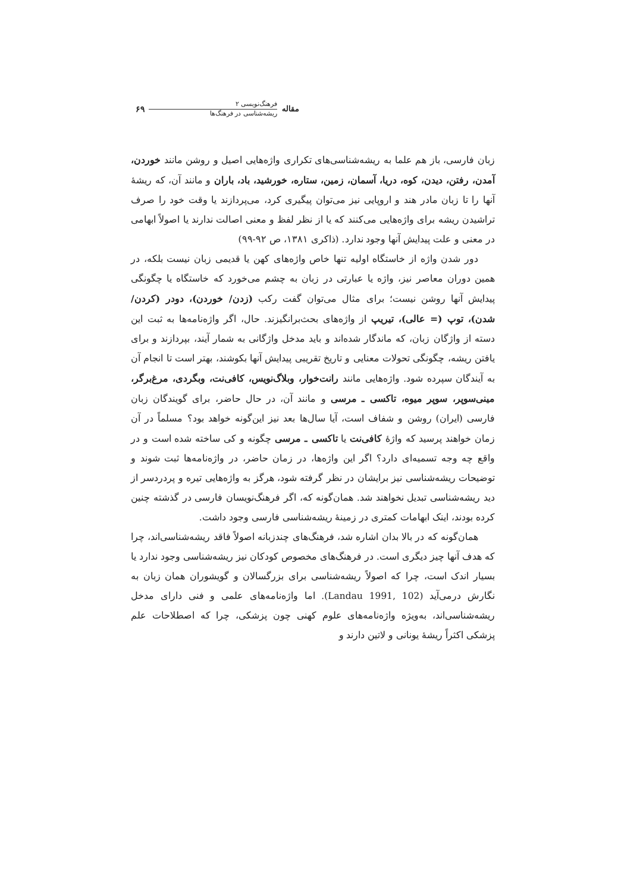مقاله
فرهنگ‌نویسی ۲
ریشه‌شناسی در فرهنگ‌ها
۶۹
زبان فارسی، باز هم علما به ریشه‌شناسی‌های تکراری واژه‌هایی اصیل و روشن مانند خوردن، آمدن، رفتن، دیدن، کوه، دریا، آسمان، زمین، ستاره، خورشید، باد، باران و مانند آن، که ریشهٔ آنها را تا زبان مادر هند و اروپایی نیز می‌توان پیگیری کرد، می‌پردازند یا وقت خود را صرف تراشیدن ریشه برای واژه‌هایی می‌کنند که یا از نظر لفظ و معنی اصالت ندارند یا اصولاً ابهامی در معنی و علت پیدایش آنها وجود ندارد. (ذاکری ۱۳۸۱، ص ۹۲-۹۹)
دور شدن واژه از خاستگاه اولیه تنها خاص واژه‌های کهن یا قدیمی زبان نیست بلکه، در همین دوران معاصر نیز، واژه یا عبارتی در زبان به چشم می‌خورد که خاستگاه یا چگونگی پیدایش آنها روشن نیست؛ برای مثال می‌توان گفت رکب (زدن/ خوردن)، دودر (کردن/ شدن)، توپ (= عالی)، تیریپ از واژه‌های بحث‌برانگیزند. حال، اگر واژه‌نامه‌ها به ثبت این دسته از واژگان زبان، که ماندگار شده‌اند و باید مدخل واژگانی به شمار آیند، بپردازند و برای یافتن ریشه، چگونگی تحولات معنایی و تاریخ تقریبی پیدایش آنها بکوشند، بهتر است تا انجام آن به آیندگان سپرده شود. واژه‌هایی مانند رانت‌خوار، وبلاگ‌نویس، کافی‌نت، وبگردی، مرغ‌برگر، مینی‌سوپر، سوپر میوه، تاکسی ـ مرسی و مانند آن، در حال حاضر، برای گویندگان زبان فارسی (ایران) روشن و شفاف است، آیا سال‌ها بعد نیز این‌گونه خواهد بود؟ مسلماً در آن زمان خواهند پرسید که واژهٔ کافی‌نت یا تاکسی ـ مرسی چگونه و کی ساخته شده است و در واقع چه وجه تسمیه‌ای دارد؟ اگر این واژه‌ها، در زمان حاضر، در واژه‌نامه‌ها ثبت شوند و توضیحات ریشه‌شناسی نیز برایشان در نظر گرفته شود، هرگز به واژه‌هایی تیره و پردردسر از دید ریشه‌شناسی تبدیل نخواهند شد. همان‌گونه که، اگر فرهنگ‌نویسان فارسی در گذشته چنین کرده بودند، اینک ابهامات کمتری در زمینهٔ ریشه‌شناسی فارسی وجود داشت.
همان‌گونه که در بالا بدان اشاره شد، فرهنگ‌های چندزبانه اصولاً فاقد ریشه‌شناسی‌اند، چرا که هدف آنها چیز دیگری است. در فرهنگ‌های مخصوص کودکان نیز ریشه‌شناسی وجود ندارد یا بسیار اندک است، چرا که اصولاً ریشه‌شناسی برای بزرگسالان و گویشوران همان زبان به نگارش درمی‌آید (Landau 1991, 102). اما واژه‌نامه‌های علمی و فنی دارای مدخل ریشه‌شناسی‌اند، به‌ویژه واژه‌نامه‌های علوم کهنی چون پزشکی، چرا که اصطلاحات علم پزشکی اکثراً ریشهٔ یونانی و لاتین دارند و